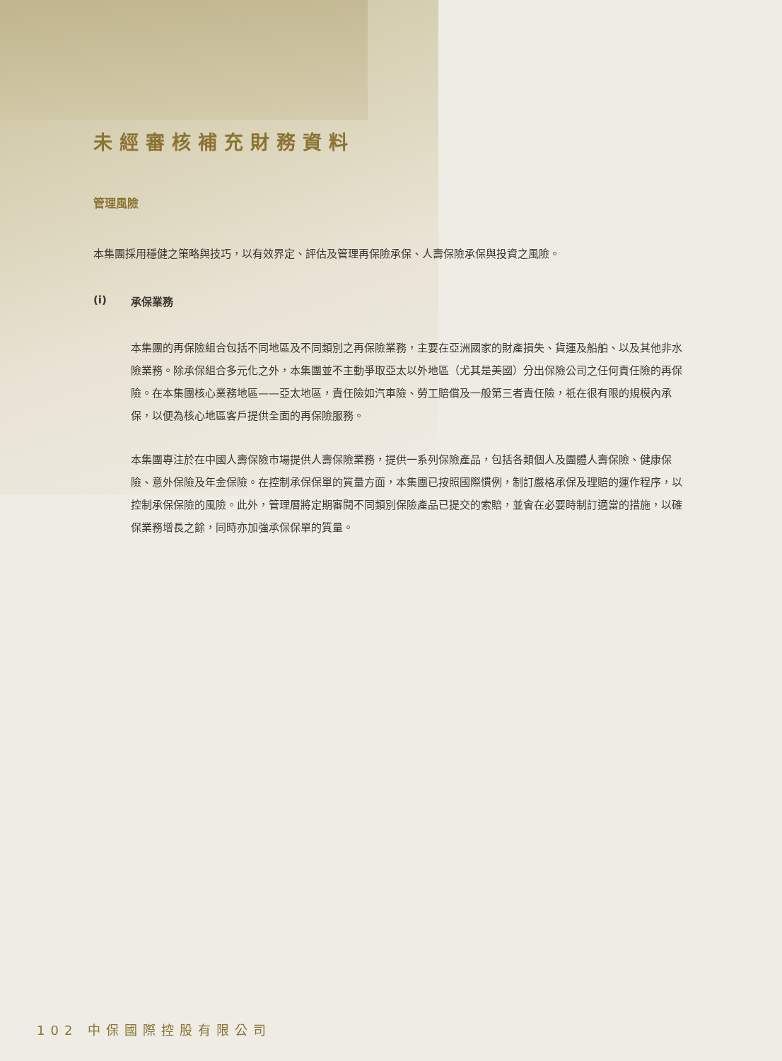未經審核補充財務資料
管理風險
本集團採用穩健之策略與技巧，以有效界定、評估及管理再保險承保、人壽保險承保與投資之風險。
(i) 承保業務
本集團的再保險組合包括不同地區及不同類別之再保險業務，主要在亞洲國家的財產損失、貨運及船舶、以及其他非水險業務。除承保組合多元化之外，本集團並不主動爭取亞太以外地區（尤其是美國）分出保險公司之任何責任險的再保險。在本集團核心業務地區——亞太地區，責任險如汽車險、勞工賠償及一般第三者責任險，祇在很有限的規模內承保，以便為核心地區客戶提供全面的再保險服務。
本集團專注於在中國人壽保險市場提供人壽保險業務，提供一系列保險產品，包括各類個人及團體人壽保險、健康保險、意外保險及年金保險。在控制承保保單的質量方面，本集團已按照國際慣例，制訂嚴格承保及理賠的運作程序，以控制承保保險的風險。此外，管理層將定期審閱不同類別保險產品已提交的索賠，並會在必要時制訂適當的措施，以確保業務增長之餘，同時亦加強承保保單的質量。
102 中保國際控股有限公司